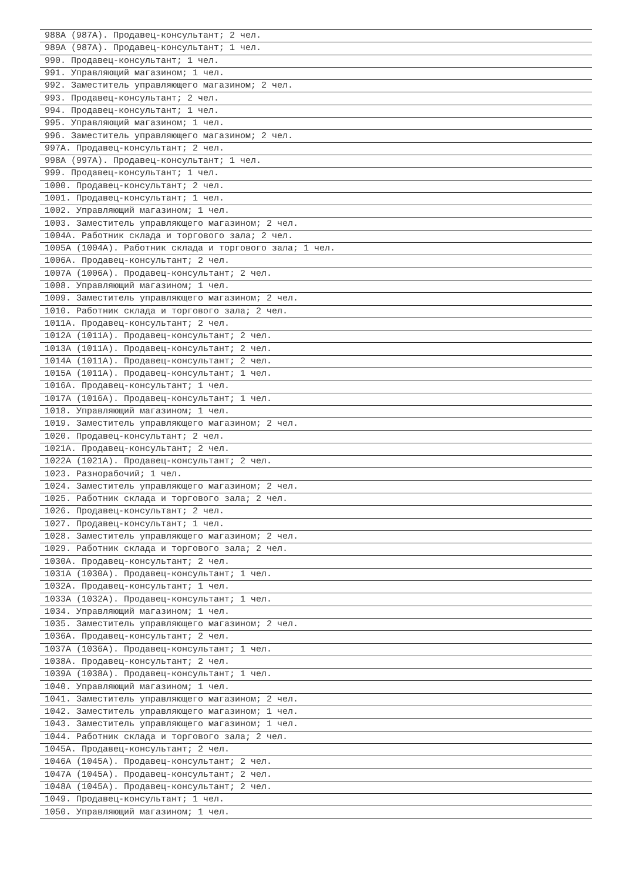| 988А (987А). Продавец-консультант; 2 чел. |
| 989А (987А). Продавец-консультант; 1 чел. |
| 990. Продавец-консультант; 1 чел. |
| 991. Управляющий магазином; 1 чел. |
| 992. Заместитель управляющего магазином; 2 чел. |
| 993. Продавец-консультант; 2 чел. |
| 994. Продавец-консультант; 1 чел. |
| 995. Управляющий магазином; 1 чел. |
| 996. Заместитель управляющего магазином; 2 чел. |
| 997А. Продавец-консультант; 2 чел. |
| 998А (997А). Продавец-консультант; 1 чел. |
| 999. Продавец-консультант; 1 чел. |
| 1000. Продавец-консультант; 2 чел. |
| 1001. Продавец-консультант; 1 чел. |
| 1002. Управляющий магазином; 1 чел. |
| 1003. Заместитель управляющего магазином; 2 чел. |
| 1004А. Работник склада и торгового зала; 2 чел. |
| 1005А (1004А). Работник склада и торгового зала; 1 чел. |
| 1006А. Продавец-консультант; 2 чел. |
| 1007А (1006А). Продавец-консультант; 2 чел. |
| 1008. Управляющий магазином; 1 чел. |
| 1009. Заместитель управляющего магазином; 2 чел. |
| 1010. Работник склада и торгового зала; 2 чел. |
| 1011А. Продавец-консультант; 2 чел. |
| 1012А (1011А). Продавец-консультант; 2 чел. |
| 1013А (1011А). Продавец-консультант; 2 чел. |
| 1014А (1011А). Продавец-консультант; 2 чел. |
| 1015А (1011А). Продавец-консультант; 1 чел. |
| 1016А. Продавец-консультант; 1 чел. |
| 1017А (1016А). Продавец-консультант; 1 чел. |
| 1018. Управляющий магазином; 1 чел. |
| 1019. Заместитель управляющего магазином; 2 чел. |
| 1020. Продавец-консультант; 2 чел. |
| 1021А. Продавец-консультант; 2 чел. |
| 1022А (1021А). Продавец-консультант; 2 чел. |
| 1023. Разнорабочий; 1 чел. |
| 1024. Заместитель управляющего магазином; 2 чел. |
| 1025. Работник склада и торгового зала; 2 чел. |
| 1026. Продавец-консультант; 2 чел. |
| 1027. Продавец-консультант; 1 чел. |
| 1028. Заместитель управляющего магазином; 2 чел. |
| 1029. Работник склада и торгового зала; 2 чел. |
| 1030А. Продавец-консультант; 2 чел. |
| 1031А (1030А). Продавец-консультант; 1 чел. |
| 1032А. Продавец-консультант; 1 чел. |
| 1033А (1032А). Продавец-консультант; 1 чел. |
| 1034. Управляющий магазином; 1 чел. |
| 1035. Заместитель управляющего магазином; 2 чел. |
| 1036А. Продавец-консультант; 2 чел. |
| 1037А (1036А). Продавец-консультант; 1 чел. |
| 1038А. Продавец-консультант; 2 чел. |
| 1039А (1038А). Продавец-консультант; 1 чел. |
| 1040. Управляющий магазином; 1 чел. |
| 1041. Заместитель управляющего магазином; 2 чел. |
| 1042. Заместитель управляющего магазином; 1 чел. |
| 1043. Заместитель управляющего магазином; 1 чел. |
| 1044. Работник склада и торгового зала; 2 чел. |
| 1045А. Продавец-консультант; 2 чел. |
| 1046А (1045А). Продавец-консультант; 2 чел. |
| 1047А (1045А). Продавец-консультант; 2 чел. |
| 1048А (1045А). Продавец-консультант; 2 чел. |
| 1049. Продавец-консультант; 1 чел. |
| 1050. Управляющий магазином; 1 чел. |